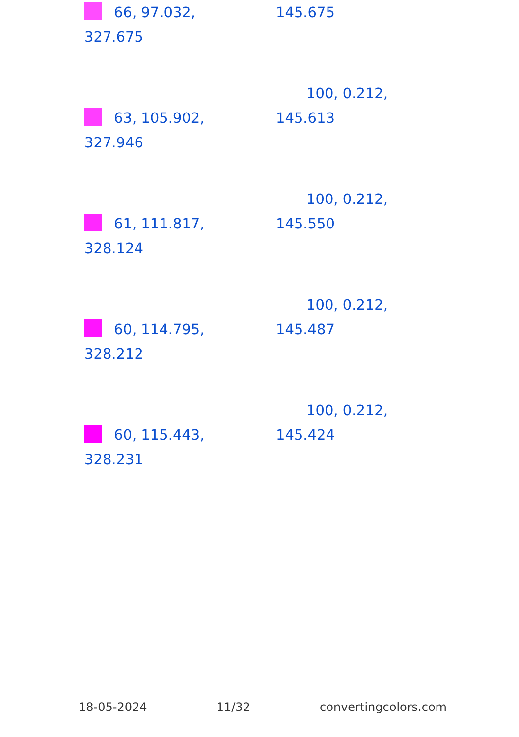| 66, 97.032, 327.675 | 145.675 |
| 63, 105.902, 327.946 | 100, 0.212, 145.613 |
| 61, 111.817, 328.124 | 100, 0.212, 145.550 |
| 60, 114.795, 328.212 | 100, 0.212, 145.487 |
| 60, 115.443, 328.231 | 100, 0.212, 145.424 |
18-05-2024 11/32 convertingcolors.com